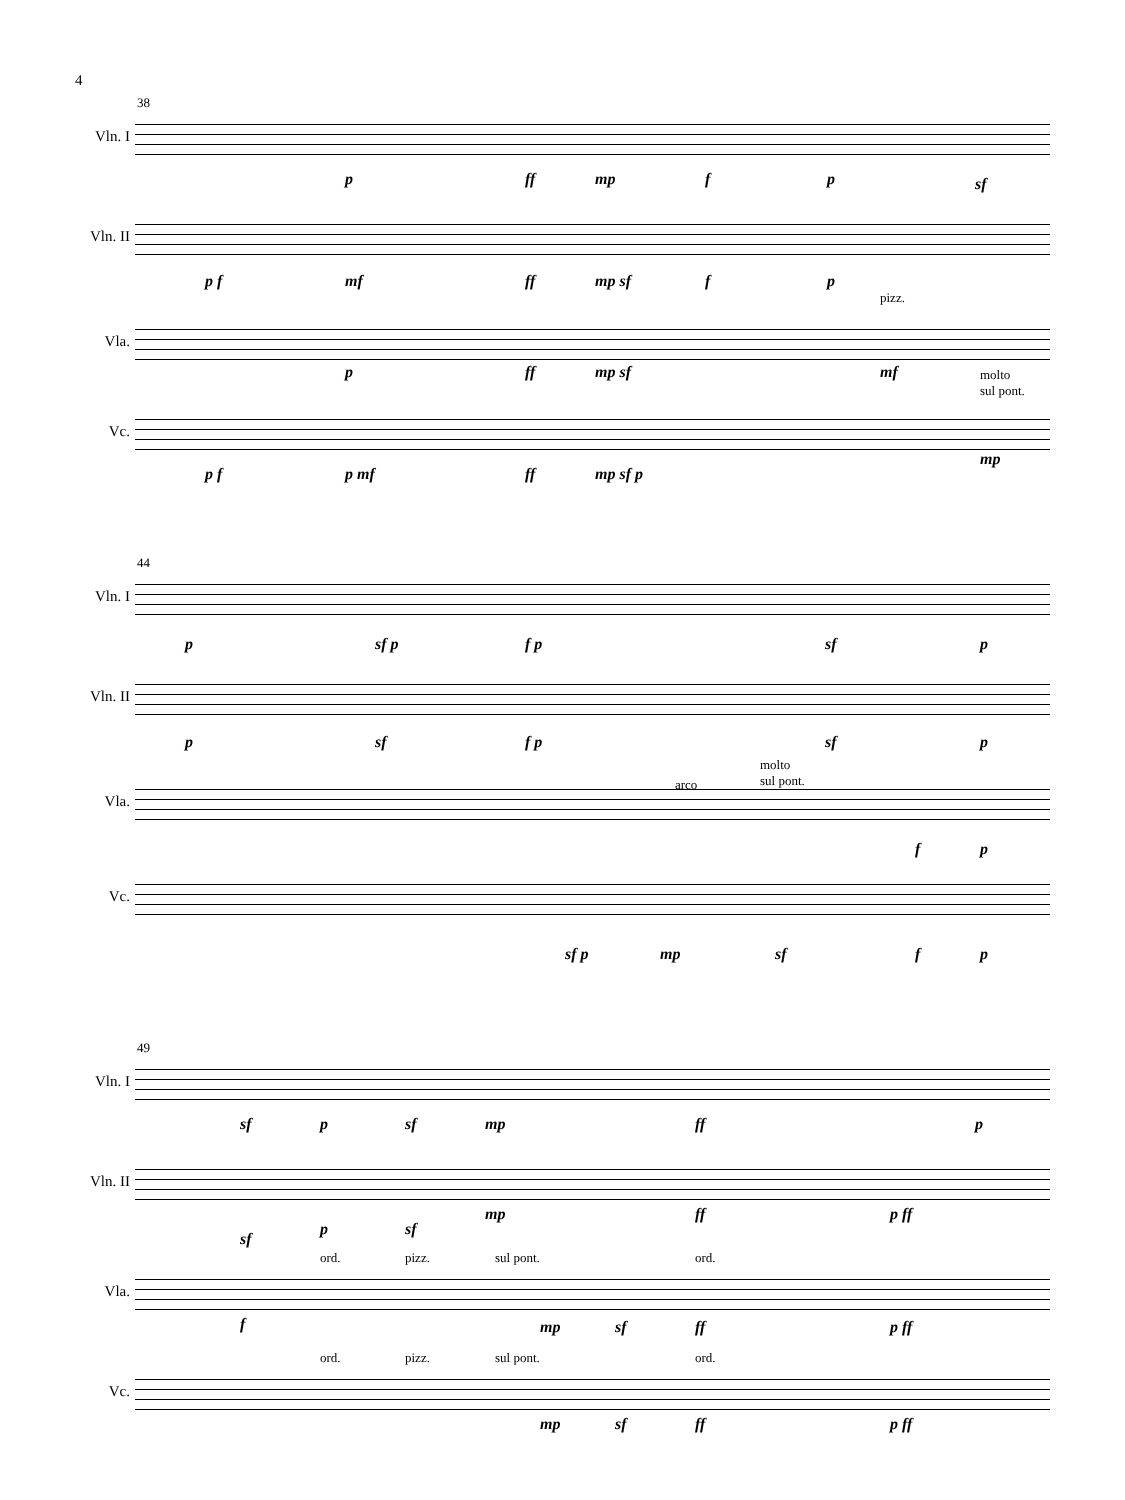4
38
Vln. I
Vln. II
Vla.
Vc.
p ff mp f p sf
p f mf ff mp sf f p
pizz.
p ff mp sf mf
molto
sul pont.
p f p mf ff mp sf p
mp
44
Vln. I
Vln. II
Vla.
Vc.
p sf p f p sf p
p sf f p sf p
arco
molto
sul pont.
f p
sf p mp sf f p
49
Vln. I
Vln. II
Vla.
Vc.
sf p sf mp ff p
mp ff p ff
sf
p sf
ord. pizz. sul pont. ord.
f mp sf ff p ff
ord. pizz. sul pont. ord.
mp sf ff p ff